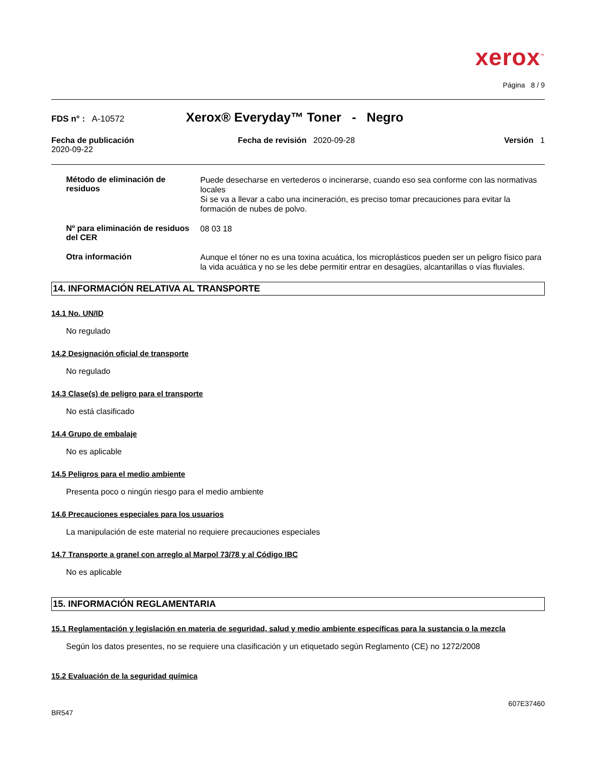xerox<sup>™</sup>
Página 8 / 9
FDS n° : A-10572
Xerox® Everyday™ Toner - Negro
Fecha de publicación
2020-09-22
Fecha de revisión 2020-09-28 Versión 1
Método de eliminación de residuos
Puede desecharse en vertederos o incinerarse, cuando eso sea conforme con las normativas locales
Si se va a llevar a cabo una incineración, es preciso tomar precauciones para evitar la formación de nubes de polvo.
Nº para eliminación de residuos del CER
08 03 18
Otra información
Aunque el tóner no es una toxina acuática, los microplásticos pueden ser un peligro físico para la vida acuática y no se les debe permitir entrar en desagües, alcantarillas o vías fluviales.
14. INFORMACIÓN RELATIVA AL TRANSPORTE
14.1 No. UN/ID
No regulado
14.2 Designación oficial de transporte
No regulado
14.3 Clase(s) de peligro para el transporte
No está clasificado
14.4 Grupo de embalaje
No es aplicable
14.5 Peligros para el medio ambiente
Presenta poco o ningún riesgo para el medio ambiente
14.6 Precauciones especiales para los usuarios
La manipulación de este material no requiere precauciones especiales
14.7 Transporte a granel con arreglo al Marpol 73/78 y al Código IBC
No es aplicable
15. INFORMACIÓN REGLAMENTARIA
15.1 Reglamentación y legislación en materia de seguridad, salud y medio ambiente específicas para la sustancia o la mezcla
Según los datos presentes, no se requiere una clasificación y un etiquetado según Reglamento (CE) no 1272/2008
15.2 Evaluación de la seguridad química
BR547
607E37460